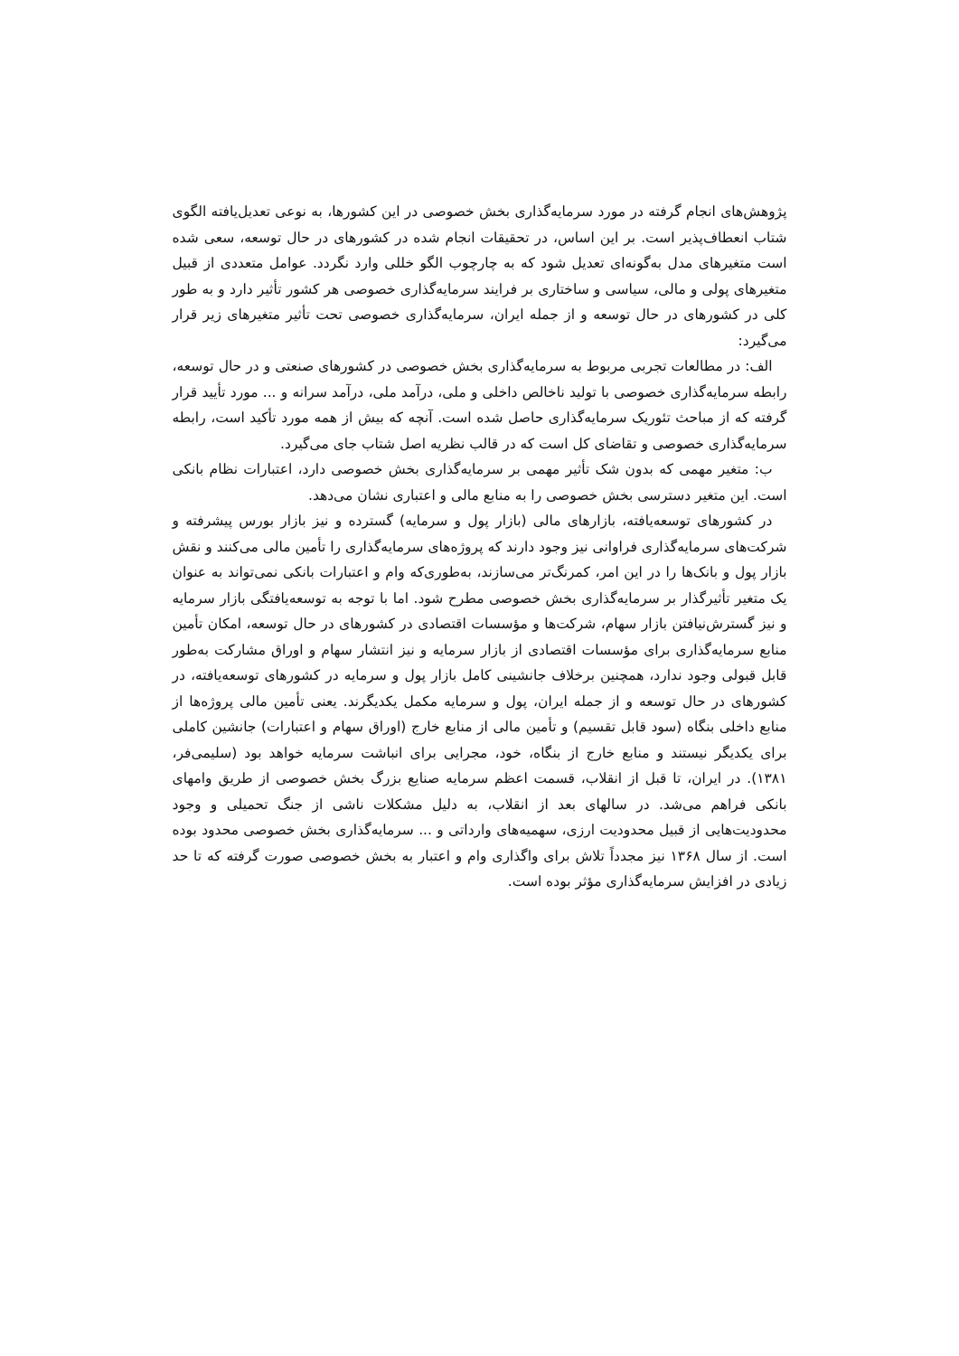پژوهش‌های انجام گرفته در مورد سرمایه‌گذاری بخش خصوصی در این کشورها، به نوعی تعدیل‌یافته الگوی شتاب انعطاف‌پذیر است. بر این اساس، در تحقیقات انجام شده در کشورهای در حال توسعه، سعی شده است متغیرهای مدل به‌گونه‌ای تعدیل شود که به چارچوب الگو خللی وارد نگردد. عوامل متعددی از قبیل متغیرهای پولی و مالی، سیاسی و ساختاری بر فرایند سرمایه‌گذاری خصوصی هر کشور تأثیر دارد و به طور کلی در کشورهای در حال توسعه و از جمله ایران، سرمایه‌گذاری خصوصی تحت تأثیر متغیرهای زیر قرار می‌گیرد:
الف: در مطالعات تجربی مربوط به سرمایه‌گذاری بخش خصوصی در کشورهای صنعتی و در حال توسعه، رابطه سرمایه‌گذاری خصوصی با تولید ناخالص داخلی و ملی، درآمد ملی، درآمد سرانه و ... مورد تأیید قرار گرفته که از مباحث تئوریک سرمایه‌گذاری حاصل شده است. آنچه که بیش از همه مورد تأکید است، رابطه سرمایه‌گذاری خصوصی و تقاضای کل است که در قالب نظریه اصل شتاب جای می‌گیرد.
ب: متغیر مهمی که بدون شک تأثیر مهمی بر سرمایه‌گذاری بخش خصوصی دارد، اعتبارات نظام بانکی است. این متغیر دسترسی بخش خصوصی را به منابع مالی و اعتباری نشان می‌دهد.
در کشورهای توسعه‌یافته، بازارهای مالی (بازار پول و سرمایه) گسترده و نیز بازار بورس پیشرفته و شرکت‌های سرمایه‌گذاری فراوانی نیز وجود دارند که پروژه‌های سرمایه‌گذاری را تأمین مالی می‌کنند و نقش بازار پول و بانک‌ها را در این امر، کمرنگ‌تر می‌سازند، به‌طوری‌که وام و اعتبارات بانکی نمی‌تواند به عنوان یک متغیر تأثیرگذار بر سرمایه‌گذاری بخش خصوصی مطرح شود. اما با توجه به توسعه‌یافتگی بازار سرمایه و نیز گسترش‌نیافتن بازار سهام، شرکت‌ها و مؤسسات اقتصادی در کشورهای در حال توسعه، امکان تأمین منابع سرمایه‌گذاری برای مؤسسات اقتصادی از بازار سرمایه و نیز انتشار سهام و اوراق مشارکت به‌طور قابل قبولی وجود ندارد، همچنین برخلاف جانشینی کامل بازار پول و سرمایه در کشورهای توسعه‌یافته، در کشورهای در حال توسعه و از جمله ایران، پول و سرمایه مکمل یکدیگرند. یعنی تأمین مالی پروژه‌ها از منابع داخلی بنگاه (سود قابل تقسیم) و تأمین مالی از منابع خارج (اوراق سهام و اعتبارات) جانشین کاملی برای یکدیگر نیستند و منابع خارج از بنگاه، خود، مجرایی برای انباشت سرمایه خواهد بود (سلیمی‌فر، ۱۳۸۱). در ایران، تا قبل از انقلاب، قسمت اعظم سرمایه صنایع بزرگ بخش خصوصی از طریق وامهای بانکی فراهم می‌شد. در سالهای بعد از انقلاب، به دلیل مشکلات ناشی از جنگ تحمیلی و وجود محدودیت‌هایی از قبیل محدودیت ارزی، سهمیه‌های وارداتی و ... سرمایه‌گذاری بخش خصوصی محدود بوده است. از سال ۱۳۶۸ نیز مجدداً تلاش برای واگذاری وام و اعتبار به بخش خصوصی صورت گرفته که تا حد زیادی در افزایش سرمایه‌گذاری مؤثر بوده است.